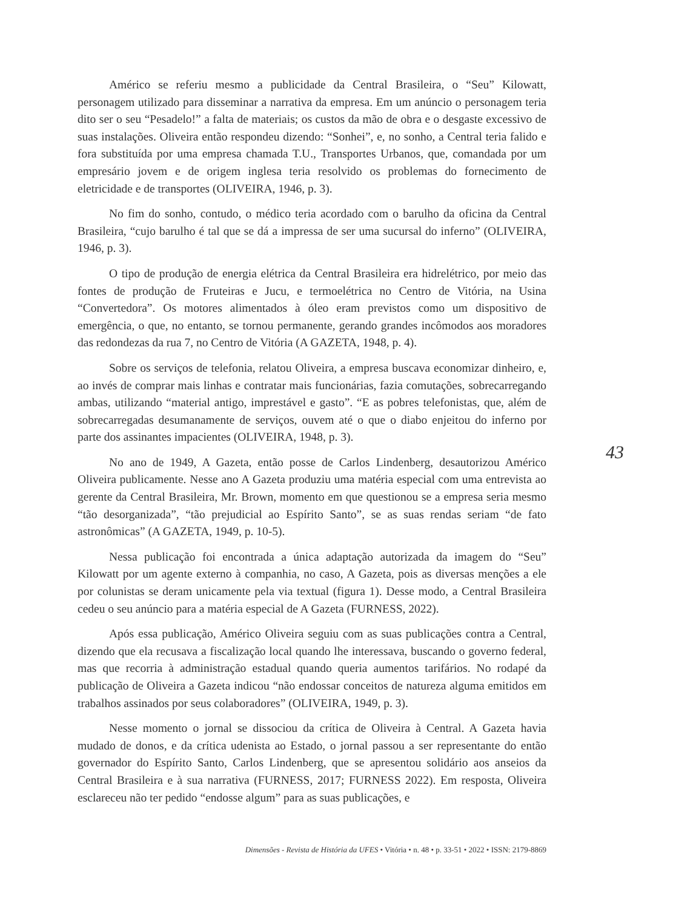Américo se referiu mesmo a publicidade da Central Brasileira, o “Seu” Kilowatt, personagem utilizado para disseminar a narrativa da empresa. Em um anúncio o personagem teria dito ser o seu “Pesadelo!” a falta de materiais; os custos da mão de obra e o desgaste excessivo de suas instalações. Oliveira então respondeu dizendo: “Sonhei”, e, no sonho, a Central teria falido e fora substituída por uma empresa chamada T.U., Transportes Urbanos, que, comandada por um empresário jovem e de origem inglesa teria resolvido os problemas do fornecimento de eletricidade e de transportes (OLIVEIRA, 1946, p. 3).
No fim do sonho, contudo, o médico teria acordado com o barulho da oficina da Central Brasileira, “cujo barulho é tal que se dá a impressa de ser uma sucursal do inferno” (OLIVEIRA, 1946, p. 3).
O tipo de produção de energia elétrica da Central Brasileira era hidrelétrico, por meio das fontes de produção de Fruteiras e Jucu, e termoelétrica no Centro de Vitória, na Usina “Convertedora”. Os motores alimentados à óleo eram previstos como um dispositivo de emergência, o que, no entanto, se tornou permanente, gerando grandes incômodos aos moradores das redondezas da rua 7, no Centro de Vitória (A GAZETA, 1948, p. 4).
Sobre os serviços de telefonia, relatou Oliveira, a empresa buscava economizar dinheiro, e, ao invés de comprar mais linhas e contratar mais funcionárias, fazia comutações, sobrecarregando ambas, utilizando “material antigo, imprestável e gasto”. “E as pobres telefonistas, que, além de sobrecarregadas desumanamente de serviços, ouvem até o que o diabo enjeitou do inferno por parte dos assinantes impacientes (OLIVEIRA, 1948, p. 3).
No ano de 1949, A Gazeta, então posse de Carlos Lindenberg, desautorizou Américo Oliveira publicamente. Nesse ano A Gazeta produziu uma matéria especial com uma entrevista ao gerente da Central Brasileira, Mr. Brown, momento em que questionou se a empresa seria mesmo “tão desorganizada”, “tão prejudicial ao Espírito Santo”, se as suas rendas seriam “de fato astronômicas” (A GAZETA, 1949, p. 10-5).
Nessa publicação foi encontrada a única adaptação autorizada da imagem do “Seu” Kilowatt por um agente externo à companhia, no caso, A Gazeta, pois as diversas menções a ele por colunistas se deram unicamente pela via textual (figura 1). Desse modo, a Central Brasileira cedeu o seu anúncio para a matéria especial de A Gazeta (FURNESS, 2022).
Após essa publicação, Américo Oliveira seguiu com as suas publicações contra a Central, dizendo que ela recusava a fiscalização local quando lhe interessava, buscando o governo federal, mas que recorria à administração estadual quando queria aumentos tarifários. No rodapé da publicação de Oliveira a Gazeta indicou “não endossar conceitos de natureza alguma emitidos em trabalhos assinados por seus colaboradores” (OLIVEIRA, 1949, p. 3).
Nesse momento o jornal se dissociou da crítica de Oliveira à Central. A Gazeta havia mudado de donos, e da crítica udenista ao Estado, o jornal passou a ser representante do então governador do Espírito Santo, Carlos Lindenberg, que se apresentou solidário aos anseios da Central Brasileira e à sua narrativa (FURNESS, 2017; FURNESS 2022). Em resposta, Oliveira esclareceu não ter pedido “endosse algum” para as suas publicações, e
43
Dimensões - Revista de História da UFES • Vitória • n. 48 • p. 33-51 • 2022 • ISSN: 2179-8869